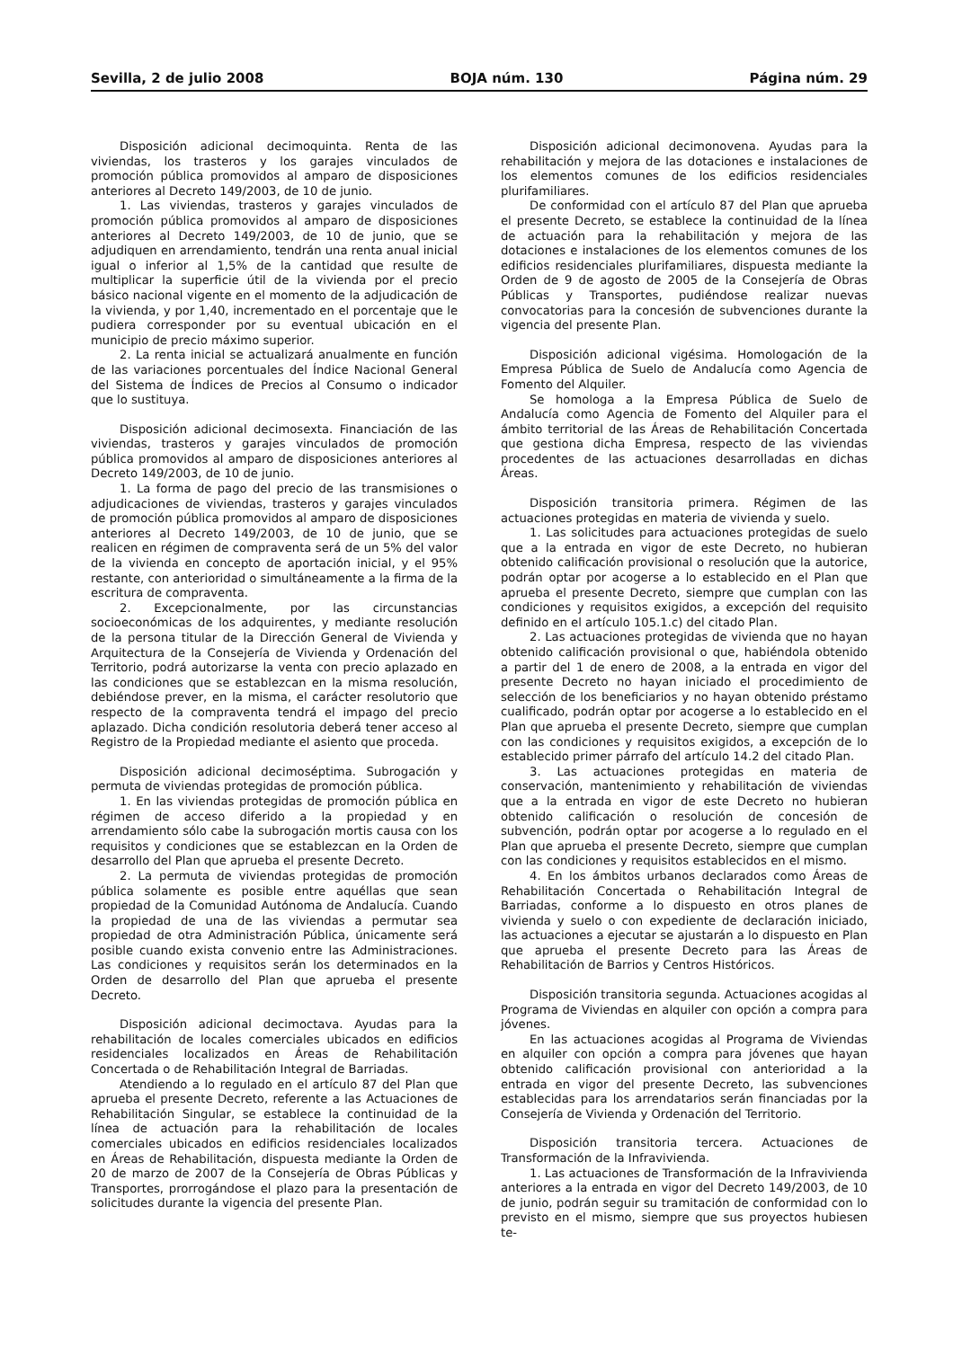Sevilla, 2 de julio 2008 BOJA núm. 130 Página núm. 29
Disposición adicional decimoquinta. Renta de las viviendas, los trasteros y los garajes vinculados de promoción pública promovidos al amparo de disposiciones anteriores al Decreto 149/2003, de 10 de junio.
1. Las viviendas, trasteros y garajes vinculados de promoción pública promovidos al amparo de disposiciones anteriores al Decreto 149/2003, de 10 de junio, que se adjudiquen en arrendamiento, tendrán una renta anual inicial igual o inferior al 1,5% de la cantidad que resulte de multiplicar la superficie útil de la vivienda por el precio básico nacional vigente en el momento de la adjudicación de la vivienda, y por 1,40, incrementado en el porcentaje que le pudiera corresponder por su eventual ubicación en el municipio de precio máximo superior.
2. La renta inicial se actualizará anualmente en función de las variaciones porcentuales del Índice Nacional General del Sistema de Índices de Precios al Consumo o indicador que lo sustituya.
Disposición adicional decimosexta. Financiación de las viviendas, trasteros y garajes vinculados de promoción pública promovidos al amparo de disposiciones anteriores al Decreto 149/2003, de 10 de junio.
1. La forma de pago del precio de las transmisiones o adjudicaciones de viviendas, trasteros y garajes vinculados de promoción pública promovidos al amparo de disposiciones anteriores al Decreto 149/2003, de 10 de junio, que se realicen en régimen de compraventa será de un 5% del valor de la vivienda en concepto de aportación inicial, y el 95% restante, con anterioridad o simultáneamente a la firma de la escritura de compraventa.
2. Excepcionalmente, por las circunstancias socioeconómicas de los adquirentes, y mediante resolución de la persona titular de la Dirección General de Vivienda y Arquitectura de la Consejería de Vivienda y Ordenación del Territorio, podrá autorizarse la venta con precio aplazado en las condiciones que se establezcan en la misma resolución, debiéndose prever, en la misma, el carácter resolutorio que respecto de la compraventa tendrá el impago del precio aplazado. Dicha condición resolutoria deberá tener acceso al Registro de la Propiedad mediante el asiento que proceda.
Disposición adicional decimoséptima. Subrogación y permuta de viviendas protegidas de promoción pública.
1. En las viviendas protegidas de promoción pública en régimen de acceso diferido a la propiedad y en arrendamiento sólo cabe la subrogación mortis causa con los requisitos y condiciones que se establezcan en la Orden de desarrollo del Plan que aprueba el presente Decreto.
2. La permuta de viviendas protegidas de promoción pública solamente es posible entre aquéllas que sean propiedad de la Comunidad Autónoma de Andalucía. Cuando la propiedad de una de las viviendas a permutar sea propiedad de otra Administración Pública, únicamente será posible cuando exista convenio entre las Administraciones. Las condiciones y requisitos serán los determinados en la Orden de desarrollo del Plan que aprueba el presente Decreto.
Disposición adicional decimoctava. Ayudas para la rehabilitación de locales comerciales ubicados en edificios residenciales localizados en Áreas de Rehabilitación Concertada o de Rehabilitación Integral de Barriadas.
Atendiendo a lo regulado en el artículo 87 del Plan que aprueba el presente Decreto, referente a las Actuaciones de Rehabilitación Singular, se establece la continuidad de la línea de actuación para la rehabilitación de locales comerciales ubicados en edificios residenciales localizados en Áreas de Rehabilitación, dispuesta mediante la Orden de 20 de marzo de 2007 de la Consejería de Obras Públicas y Transportes, prorrogándose el plazo para la presentación de solicitudes durante la vigencia del presente Plan.
Disposición adicional decimonovena. Ayudas para la rehabilitación y mejora de las dotaciones e instalaciones de los elementos comunes de los edificios residenciales plurifamiliares.
De conformidad con el artículo 87 del Plan que aprueba el presente Decreto, se establece la continuidad de la línea de actuación para la rehabilitación y mejora de las dotaciones e instalaciones de los elementos comunes de los edificios residenciales plurifamiliares, dispuesta mediante la Orden de 9 de agosto de 2005 de la Consejería de Obras Públicas y Transportes, pudiéndose realizar nuevas convocatorias para la concesión de subvenciones durante la vigencia del presente Plan.
Disposición adicional vigésima. Homologación de la Empresa Pública de Suelo de Andalucía como Agencia de Fomento del Alquiler.
Se homologa a la Empresa Pública de Suelo de Andalucía como Agencia de Fomento del Alquiler para el ámbito territorial de las Áreas de Rehabilitación Concertada que gestiona dicha Empresa, respecto de las viviendas procedentes de las actuaciones desarrolladas en dichas Áreas.
Disposición transitoria primera. Régimen de las actuaciones protegidas en materia de vivienda y suelo.
1. Las solicitudes para actuaciones protegidas de suelo que a la entrada en vigor de este Decreto, no hubieran obtenido calificación provisional o resolución que la autorice, podrán optar por acogerse a lo establecido en el Plan que aprueba el presente Decreto, siempre que cumplan con las condiciones y requisitos exigidos, a excepción del requisito definido en el artículo 105.1.c) del citado Plan.
2. Las actuaciones protegidas de vivienda que no hayan obtenido calificación provisional o que, habiéndola obtenido a partir del 1 de enero de 2008, a la entrada en vigor del presente Decreto no hayan iniciado el procedimiento de selección de los beneficiarios y no hayan obtenido préstamo cualificado, podrán optar por acogerse a lo establecido en el Plan que aprueba el presente Decreto, siempre que cumplan con las condiciones y requisitos exigidos, a excepción de lo establecido primer párrafo del artículo 14.2 del citado Plan.
3. Las actuaciones protegidas en materia de conservación, mantenimiento y rehabilitación de viviendas que a la entrada en vigor de este Decreto no hubieran obtenido calificación o resolución de concesión de subvención, podrán optar por acogerse a lo regulado en el Plan que aprueba el presente Decreto, siempre que cumplan con las condiciones y requisitos establecidos en el mismo.
4. En los ámbitos urbanos declarados como Áreas de Rehabilitación Concertada o Rehabilitación Integral de Barriadas, conforme a lo dispuesto en otros planes de vivienda y suelo o con expediente de declaración iniciado, las actuaciones a ejecutar se ajustarán a lo dispuesto en Plan que aprueba el presente Decreto para las Áreas de Rehabilitación de Barrios y Centros Históricos.
Disposición transitoria segunda. Actuaciones acogidas al Programa de Viviendas en alquiler con opción a compra para jóvenes.
En las actuaciones acogidas al Programa de Viviendas en alquiler con opción a compra para jóvenes que hayan obtenido calificación provisional con anterioridad a la entrada en vigor del presente Decreto, las subvenciones establecidas para los arrendatarios serán financiadas por la Consejería de Vivienda y Ordenación del Territorio.
Disposición transitoria tercera. Actuaciones de Transformación de la Infravivienda.
1. Las actuaciones de Transformación de la Infravivienda anteriores a la entrada en vigor del Decreto 149/2003, de 10 de junio, podrán seguir su tramitación de conformidad con lo previsto en el mismo, siempre que sus proyectos hubiesen te-